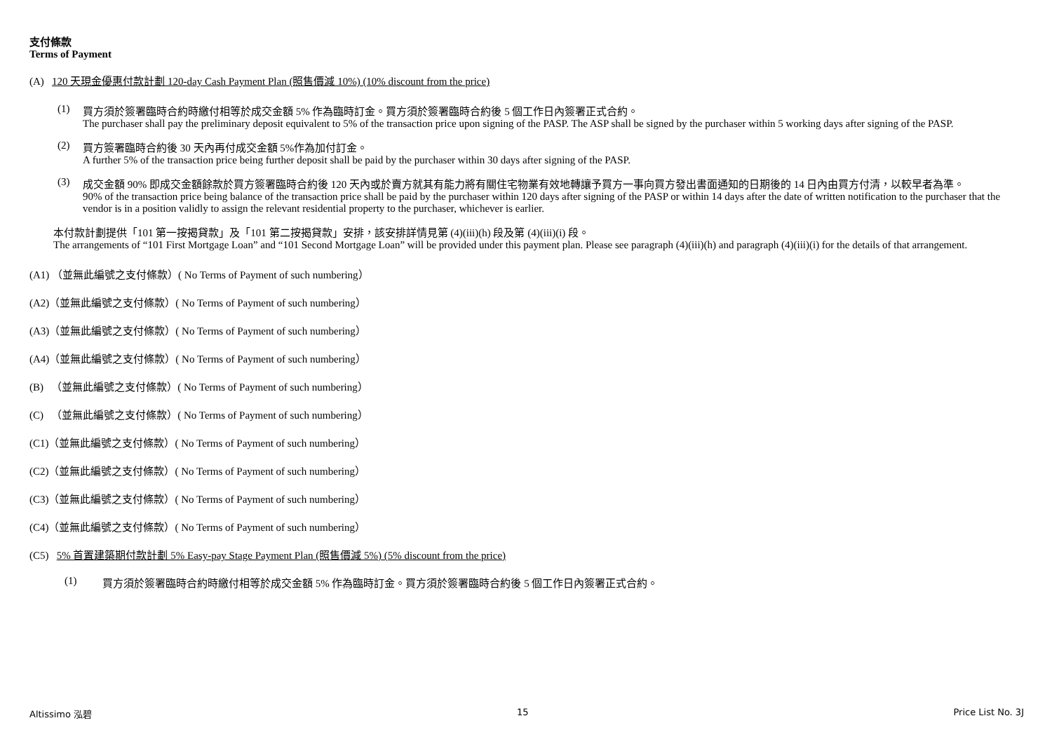支付條款
Terms of Payment
(A) 120 天現金優惠付款計劃 120-day Cash Payment Plan (照售價減 10%) (10% discount from the price)
(1) 買方須於簽署臨時合約時繳付相等於成交金額 5% 作為臨時訂金。買方須於簽署臨時合約後 5 個工作日內簽署正式合約。
The purchaser shall pay the preliminary deposit equivalent to 5% of the transaction price upon signing of the PASP. The ASP shall be signed by the purchaser within 5 working days after signing of the PASP.
(2) 買方簽署臨時合約後 30 天內再付成交金額 5%作為加付訂金。
A further 5% of the transaction price being further deposit shall be paid by the purchaser within 30 days after signing of the PASP.
(3) 成交金額 90% 即成交金額餘款於買方簽署臨時合約後 120 天內或於賣方就其有能力將有關住宅物業有效地轉讓予買方一事向買方發出書面通知的日期後的 14 日內由買方付清，以較早者為準。
90% of the transaction price being balance of the transaction price shall be paid by the purchaser within 120 days after signing of the PASP or within 14 days after the date of written notification to the purchaser that the vendor is in a position validly to assign the relevant residential property to the purchaser, whichever is earlier.
本付款計劃提供「101 第一按揭貸款」及「101 第二按揭貸款」安排，該安排詳情見第 (4)(iii)(h) 段及第 (4)(iii)(i) 段。
The arrangements of “101 First Mortgage Loan” and “101 Second Mortgage Loan” will be provided under this payment plan. Please see paragraph (4)(iii)(h) and paragraph (4)(iii)(i) for the details of that arrangement.
(A1) （並無此編號之支付條款）( No Terms of Payment of such numbering）
(A2)（並無此編號之支付條款）( No Terms of Payment of such numbering）
(A3)（並無此編號之支付條款）( No Terms of Payment of such numbering）
(A4)（並無此編號之支付條款）( No Terms of Payment of such numbering）
(B) （並無此編號之支付條款）( No Terms of Payment of such numbering）
(C) （並無此編號之支付條款）( No Terms of Payment of such numbering）
(C1)（並無此編號之支付條款）( No Terms of Payment of such numbering）
(C2)（並無此編號之支付條款）( No Terms of Payment of such numbering）
(C3)（並無此編號之支付條款）( No Terms of Payment of such numbering）
(C4)（並無此編號之支付條款）( No Terms of Payment of such numbering）
(C5) 5% 首置建築期付款計劃 5% Easy-pay Stage Payment Plan (照售價減 5%) (5% discount from the price)
(1) 買方須於簽署臨時合約時繳付相等於成交金額 5% 作為臨時訂金。買方須於簽署臨時合約後 5 個工作日內簽署正式合約。
Altissimo 泓碧 15 Price List No. 3J